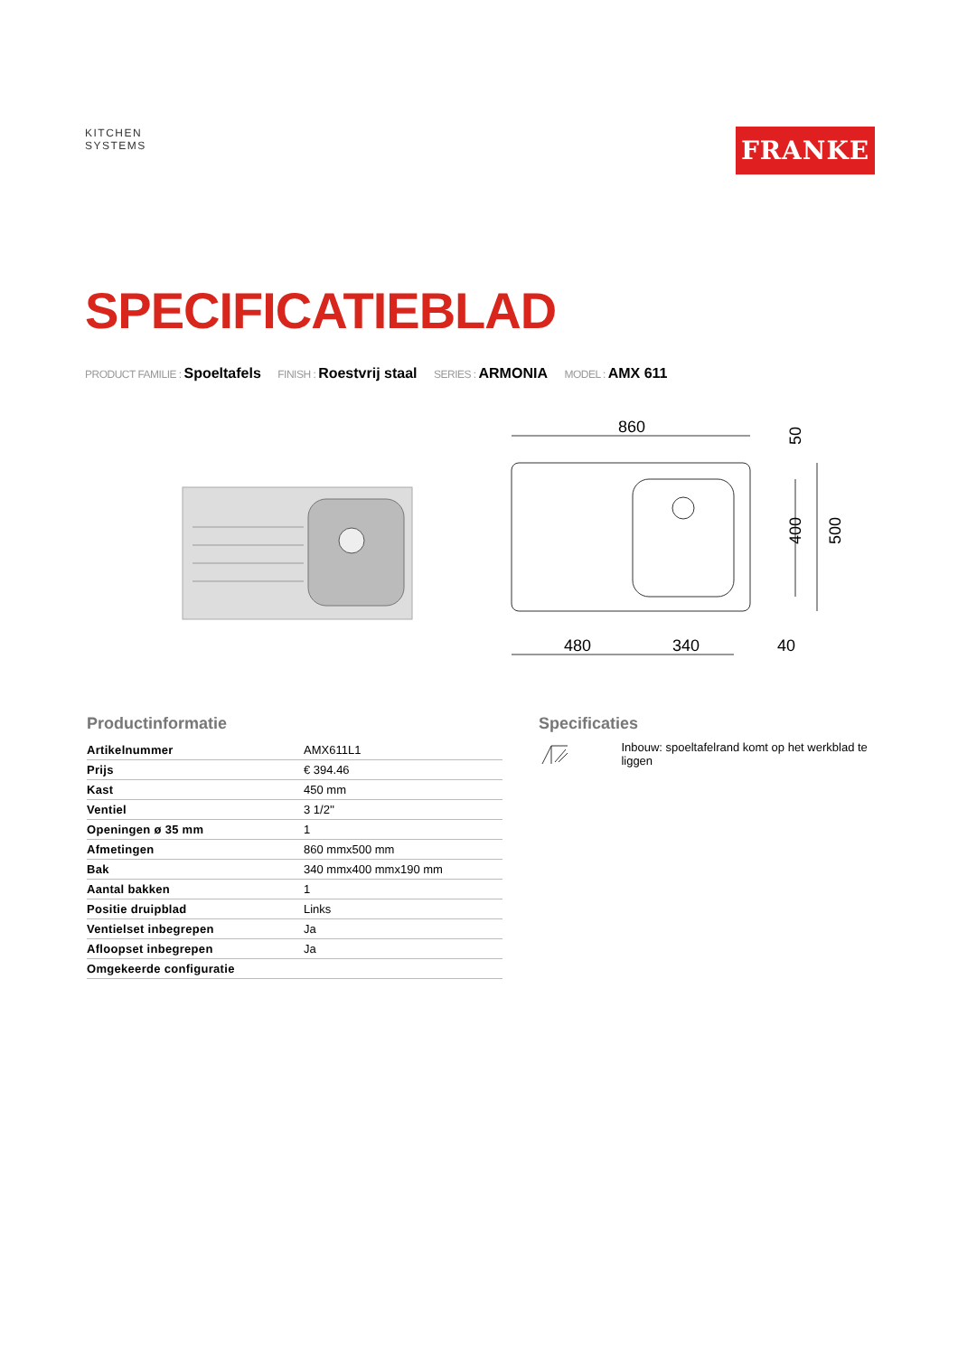KITCHEN
SYSTEMS
FRANKE
SPECIFICATIEBLAD
PRODUCT FAMILIE : Spoeltafels FINISH : Roestvrij staal SERIES : ARMONIA MODEL : AMX 611
860
480
340
40
50
400
500
Productinformatie
| Artikelnummer | AMX611L1 |
| Prijs | € 394.46 |
| Kast | 450 mm |
| Ventiel | 3 1/2'' |
| Openingen ø 35 mm | 1 |
| Afmetingen | 860 mmx500 mm |
| Bak | 340 mmx400 mmx190 mm |
| Aantal bakken | 1 |
| Positie druipblad | Links |
| Ventielset inbegrepen | Ja |
| Afloopset inbegrepen | Ja |
| Omgekeerde configuratie | |
Specificaties
Inbouw: spoeltafelrand komt op het werkblad te liggen